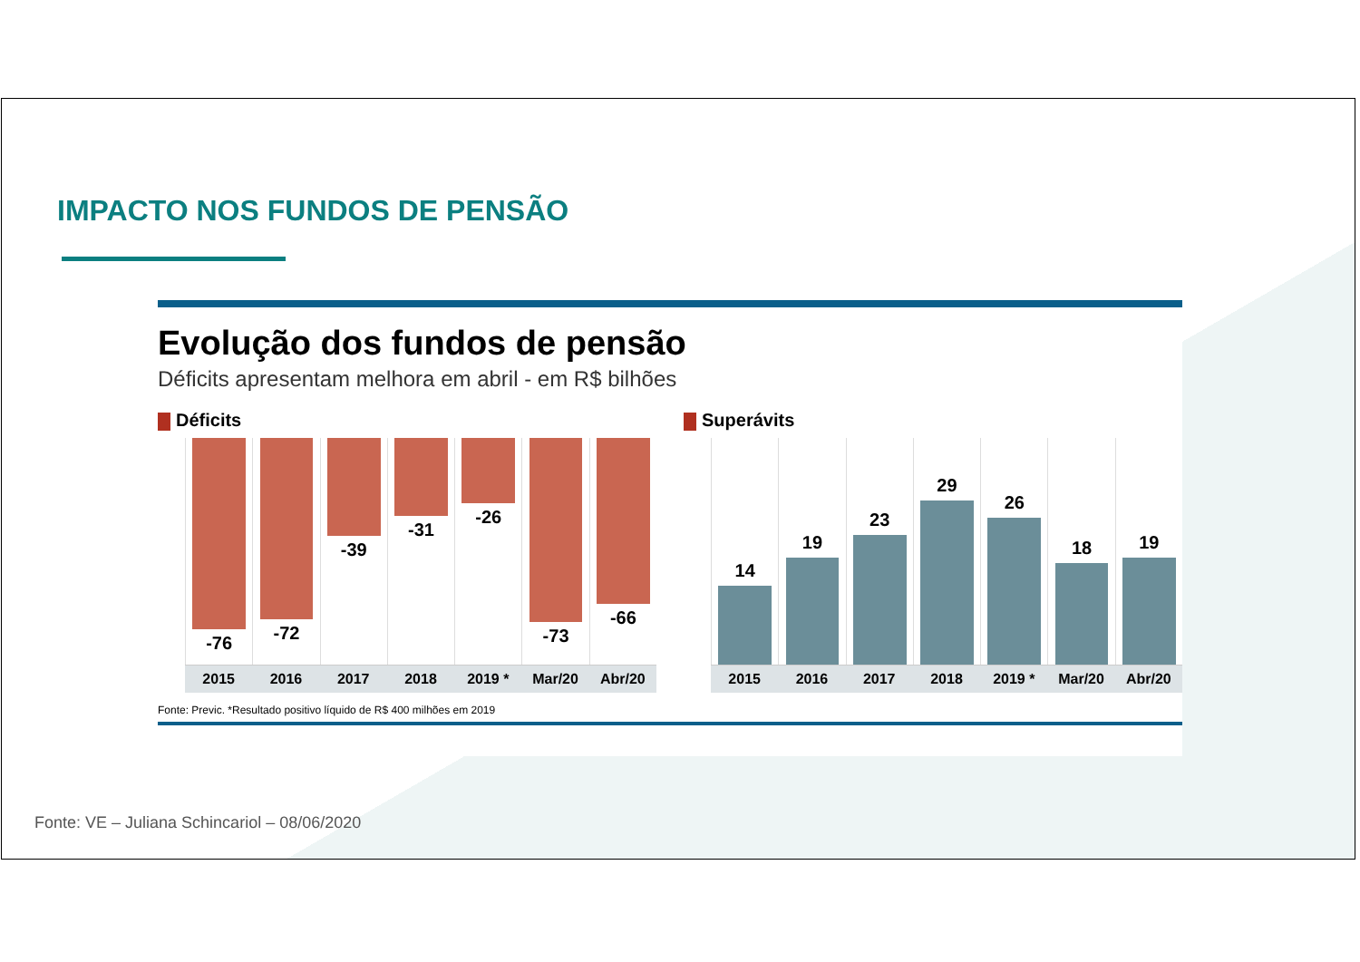IMPACTO NOS FUNDOS DE PENSÃO
Evolução dos fundos de pensão
Déficits apresentam melhora em abril - em R$ bilhões
Déficits
-76
-72
-39
-31
-26
-73
-66
2015 2016 2017 2018 2019 * Mar/20 Abr/20
Superávits
14
19
23
29
26
18
19
2015 2016 2017 2018 2019 * Mar/20 Abr/20
Fonte: Previc. *Resultado positivo líquido de R$ 400 milhões em 2019
Fonte: VE – Juliana Schincariol – 08/06/2020